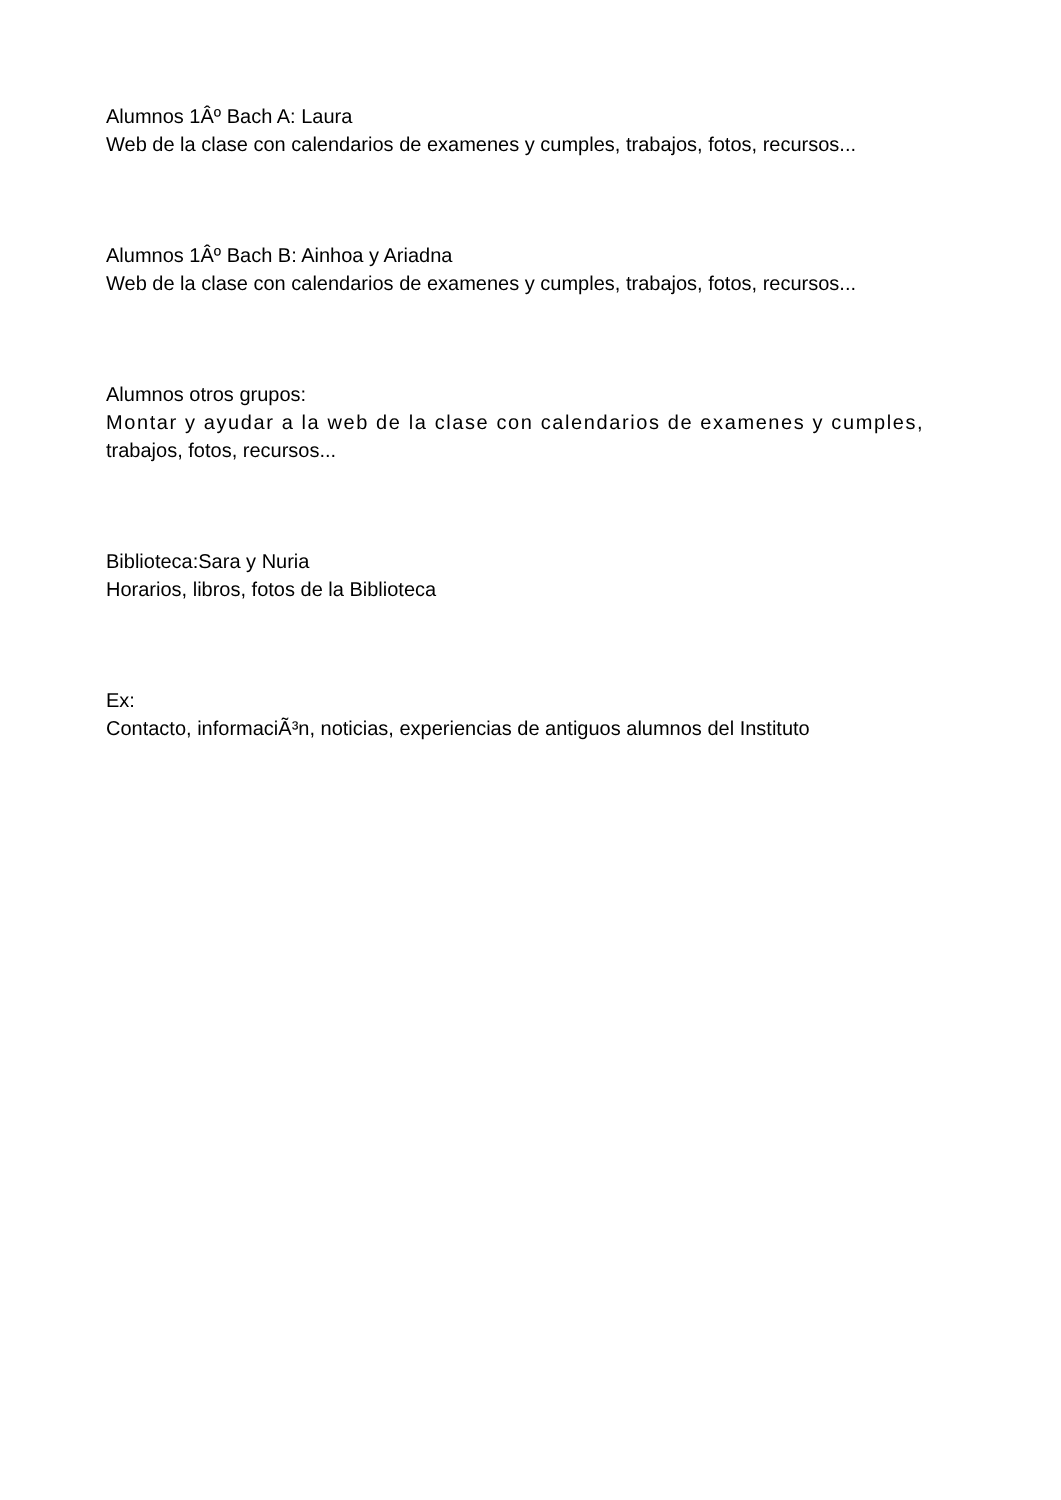Alumnos 1Âº Bach A: Laura
Web de la clase con calendarios de examenes y cumples, trabajos, fotos, recursos...
Alumnos 1Âº Bach B: Ainhoa y Ariadna
Web de la clase con calendarios de examenes y cumples, trabajos, fotos, recursos...
Alumnos otros grupos:
Montar y ayudar a la web de la clase con calendarios de examenes y cumples,
trabajos, fotos, recursos...
Biblioteca:Sara y Nuria
Horarios, libros, fotos de la Biblioteca
Ex:
Contacto, informaciÃ³n, noticias, experiencias de antiguos alumnos del Instituto